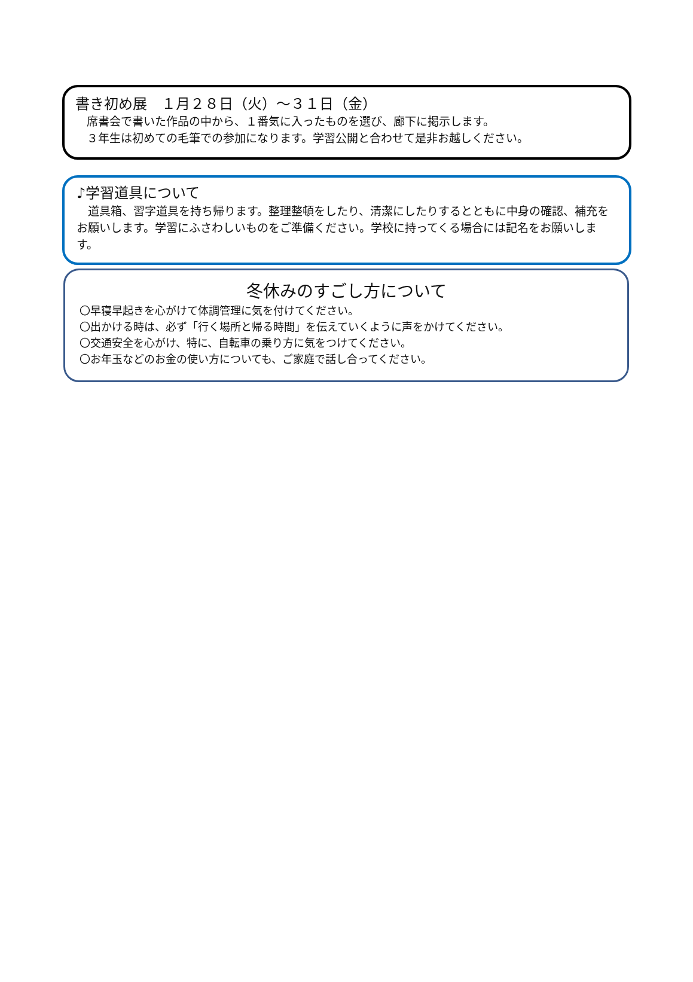書き初め展　１月２８日（火）～３１日（金）
　席書会で書いた作品の中から、１番気に入ったものを選び、廊下に掲示します。
　３年生は初めての毛筆での参加になります。学習公開と合わせて是非お越しください。
♪学習道具について
　道具箱、習字道具を持ち帰ります。整理整頓をしたり、清潔にしたりするとともに中身の確認、補充をお願いします。学習にふさわしいものをご準備ください。学校に持ってくる場合には記名をお願いします。
冬休みのすごし方について
〇早寝早起きを心がけて体調管理に気を付けてください。
〇出かける時は、必ず「行く場所と帰る時間」を伝えていくように声をかけてください。
〇交通安全を心がけ、特に、自転車の乗り方に気をつけてください。
〇お年玉などのお金の使い方についても、ご家庭で話し合ってください。